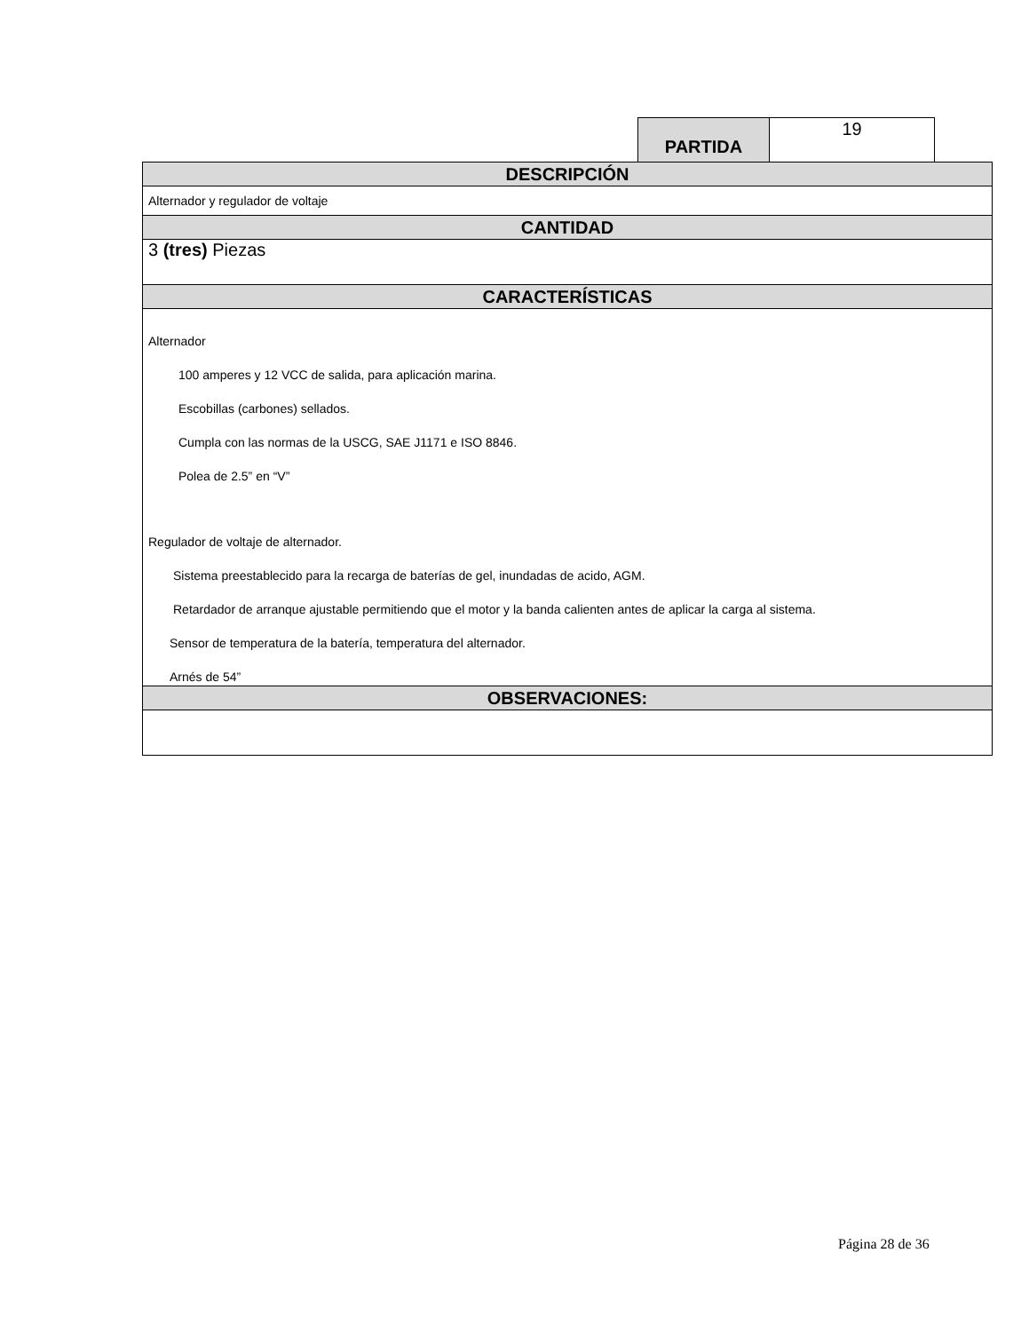| PARTIDA | 19 |
| DESCRIPCIÓN |
| Alternador y regulador de voltaje |
| CANTIDAD |
| 3 (tres) Piezas |
| CARACTERÍSTICAS |
| Alternador 100 amperes y 12 VCC de salida, para aplicación marina. Escobillas (carbones) sellados. Cumpla con las normas de la USCG, SAE J1171 e ISO 8846. Polea de 2.5” en “V” Regulador de voltaje de alternador. Sistema preestablecido para la recarga de baterías de gel, inundadas de acido, AGM. Retardador de arranque ajustable permitiendo que el motor y la banda calienten antes de aplicar la carga al sistema. Sensor de temperatura de la batería, temperatura del alternador. Arnés de 54” |
| OBSERVACIONES: |
Página 28 de 36